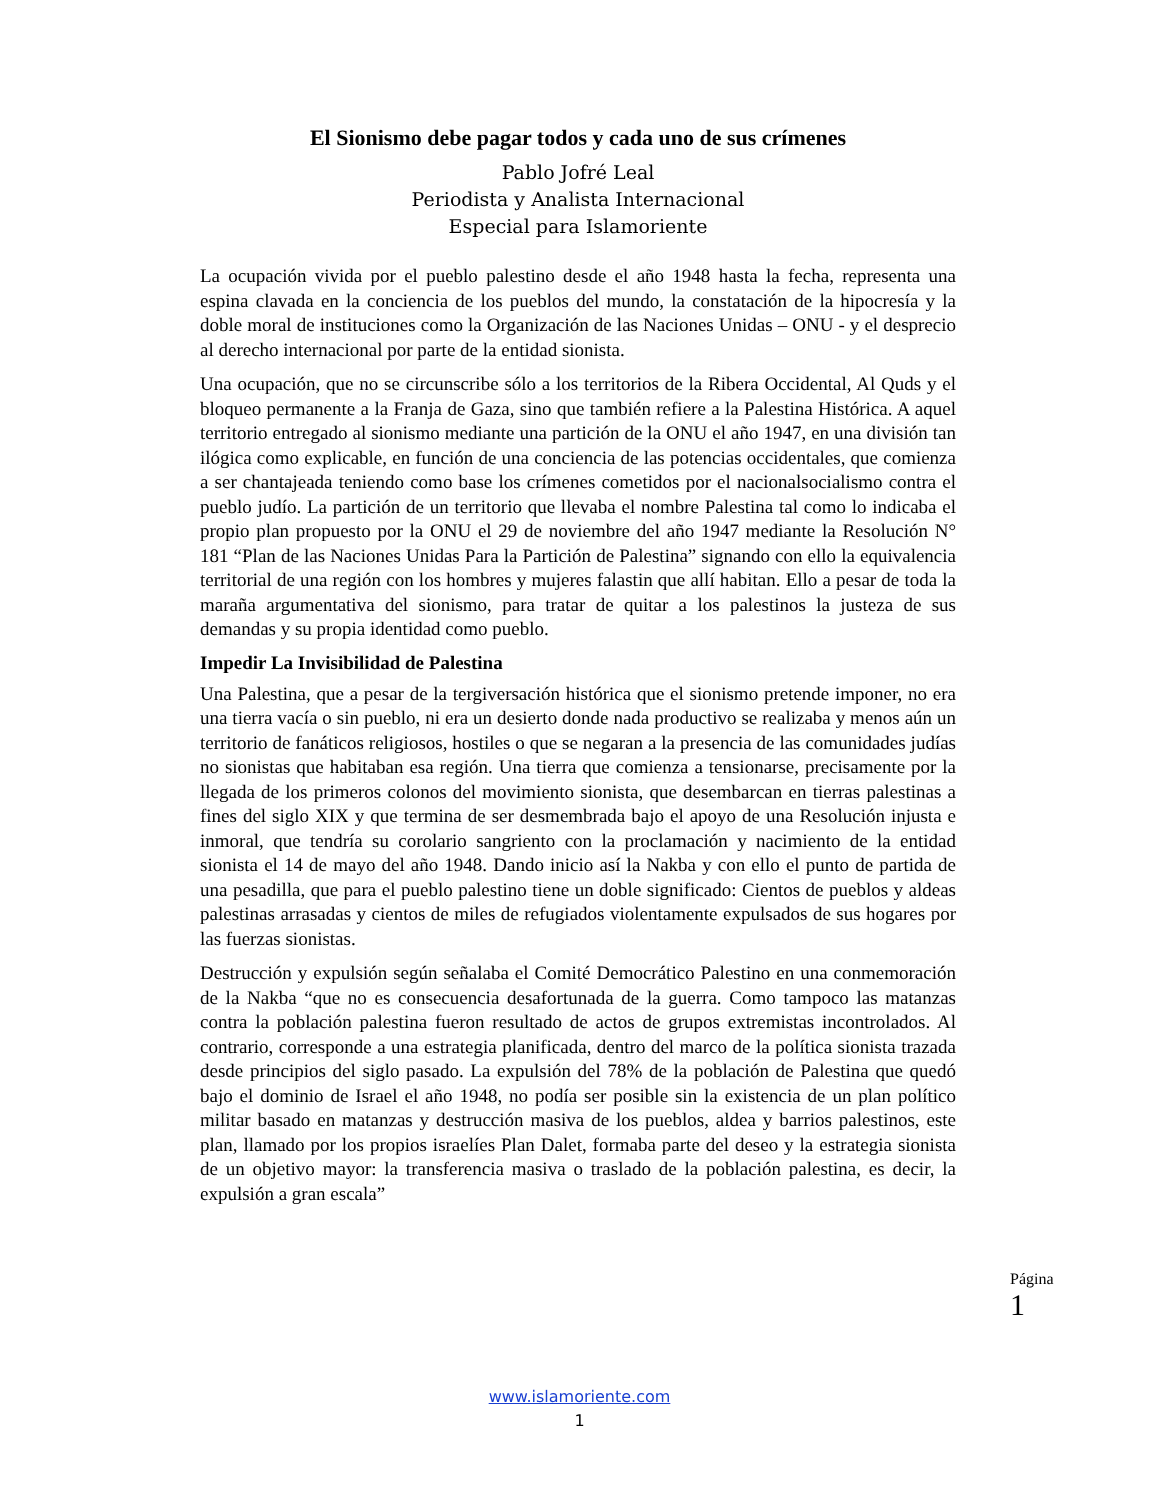El Sionismo debe pagar todos y cada uno de sus crímenes
Pablo Jofré Leal
Periodista y Analista Internacional
Especial para Islamoriente
La ocupación vivida por el pueblo palestino desde el año 1948 hasta la fecha, representa una espina clavada en la conciencia de los pueblos del mundo, la constatación de la hipocresía y la doble moral de instituciones como la Organización de las Naciones Unidas – ONU - y el desprecio al derecho internacional por parte de la entidad sionista.
Una ocupación, que no se circunscribe sólo a los territorios de la Ribera Occidental, Al Quds y el bloqueo permanente a la Franja de Gaza, sino que también refiere a la Palestina Histórica. A aquel territorio entregado al sionismo mediante una partición de la ONU el año 1947, en una división tan ilógica como explicable, en función de una conciencia de las potencias occidentales, que comienza a ser chantajeada teniendo como base los crímenes cometidos por el nacionalsocialismo contra el pueblo judío. La partición de un territorio que llevaba el nombre Palestina tal como lo indicaba el propio plan propuesto por la ONU el 29 de noviembre del año 1947 mediante la Resolución N° 181 “Plan de las Naciones Unidas Para la Partición de Palestina” signando con ello la equivalencia territorial de una región con los hombres y mujeres falastin que allí habitan. Ello a pesar de toda la maraña argumentativa del sionismo, para tratar de quitar a los palestinos la justeza de sus demandas y su propia identidad como pueblo.
Impedir La Invisibilidad de Palestina
Una Palestina, que a pesar de la tergiversación histórica que el sionismo pretende imponer, no era una tierra vacía o sin pueblo, ni era un desierto donde nada productivo se realizaba y menos aún un territorio de fanáticos religiosos, hostiles o que se negaran a la presencia de las comunidades judías no sionistas que habitaban esa región. Una tierra que comienza a tensionarse, precisamente por la llegada de los primeros colonos del movimiento sionista, que desembarcan en tierras palestinas a fines del siglo XIX y que termina de ser desmembrada bajo el apoyo de una Resolución injusta e inmoral, que tendría su corolario sangriento con la proclamación y nacimiento de la entidad sionista el 14 de mayo del año 1948. Dando inicio así la Nakba y con ello el punto de partida de una pesadilla, que para el pueblo palestino tiene un doble significado: Cientos de pueblos y aldeas palestinas arrasadas y cientos de miles de refugiados violentamente expulsados de sus hogares por las fuerzas sionistas.
Destrucción y expulsión según señalaba el Comité Democrático Palestino en una conmemoración de la Nakba “que no es consecuencia desafortunada de la guerra. Como tampoco las matanzas contra la población palestina fueron resultado de actos de grupos extremistas incontrolados. Al contrario, corresponde a una estrategia planificada, dentro del marco de la política sionista trazada desde principios del siglo pasado. La expulsión del 78% de la población de Palestina que quedó bajo el dominio de Israel el año 1948, no podía ser posible sin la existencia de un plan político militar basado en matanzas y destrucción masiva de los pueblos, aldea y barrios palestinos, este plan, llamado por los propios israelíes Plan Dalet, formaba parte del deseo y la estrategia sionista de un objetivo mayor: la transferencia masiva o traslado de la población palestina, es decir, la expulsión a gran escala”
Página 1
www.islamoriente.com
1